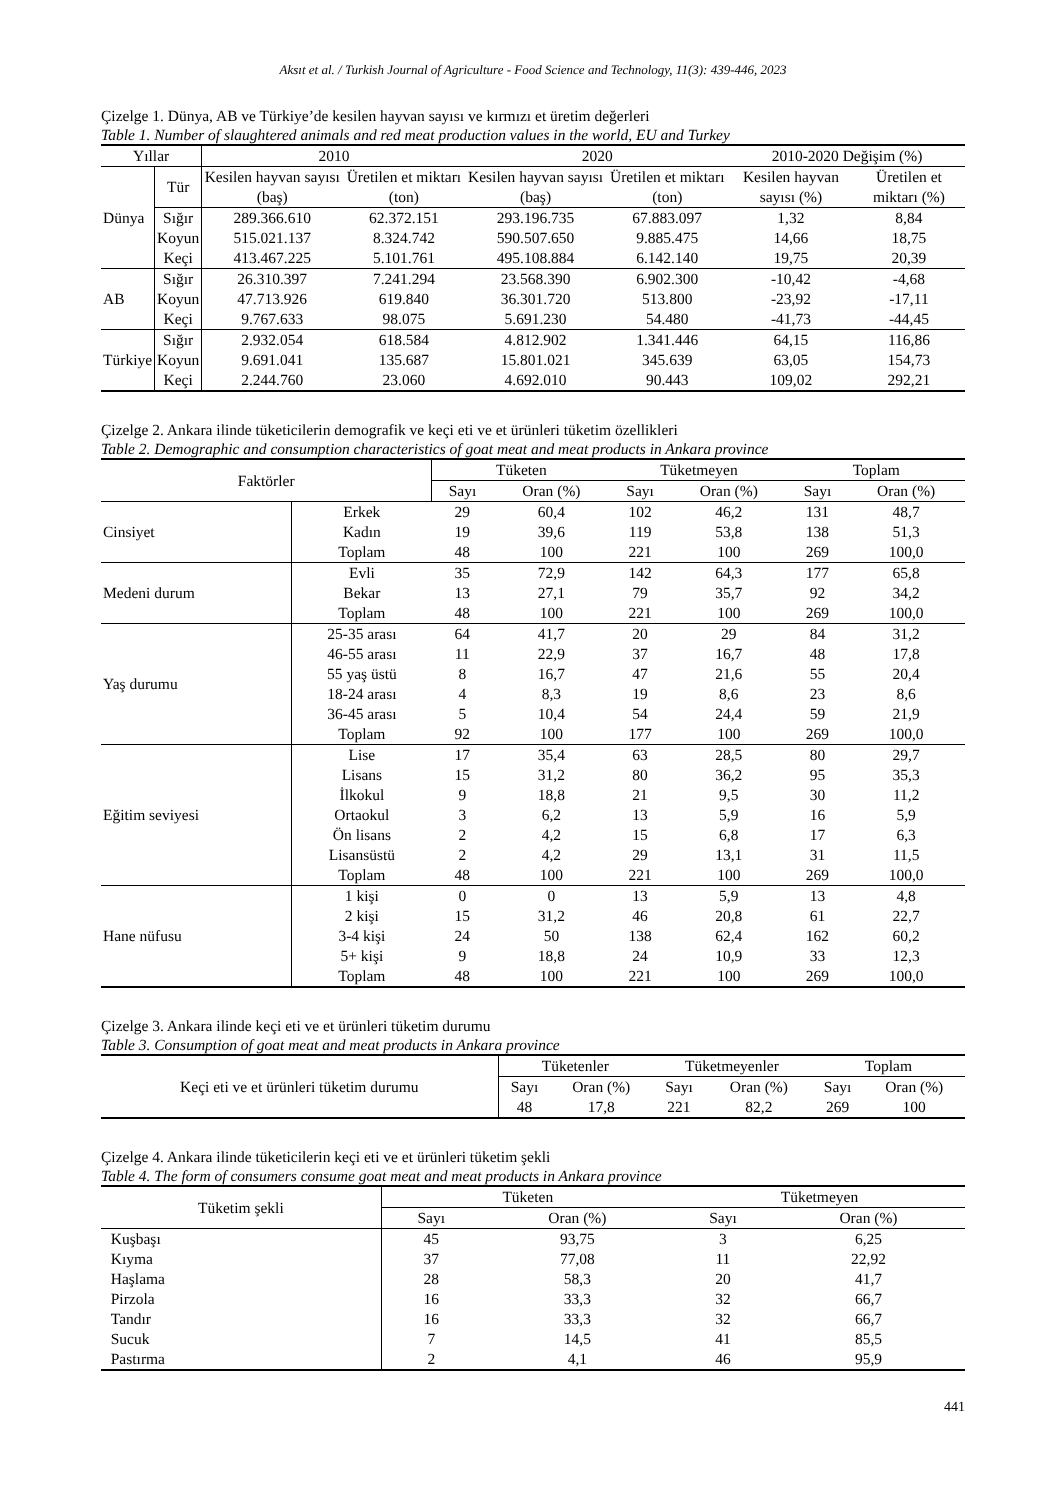Aksıt et al. / Turkish Journal of Agriculture - Food Science and Technology, 11(3): 439-446, 2023
Çizelge 1. Dünya, AB ve Türkiye’de kesilen hayvan sayısı ve kırmızı et üretim değerleri
Table 1. Number of slaughtered animals and red meat production values in the world, EU and Turkey
| Yıllar | | 2010 | | 2020 | | 2010-2020 Değişim (%) | |
| --- | --- | --- | --- | --- | --- | --- | --- |
| Dünya | Tür | Kesilen hayvan sayısı (baş) | Üretilen et miktarı (ton) | Kesilen hayvan sayısı (baş) | Üretilen et miktarı (ton) | Kesilen hayvan sayısı (%) | Üretilen et miktarı (%) |
| | Sığır | 289.366.610 | 62.372.151 | 293.196.735 | 67.883.097 | 1,32 | 8,84 |
| | Koyun | 515.021.137 | 8.324.742 | 590.507.650 | 9.885.475 | 14,66 | 18,75 |
| | Keçi | 413.467.225 | 5.101.761 | 495.108.884 | 6.142.140 | 19,75 | 20,39 |
| AB | Sığır | 26.310.397 | 7.241.294 | 23.568.390 | 6.902.300 | -10,42 | -4,68 |
| | Koyun | 47.713.926 | 619.840 | 36.301.720 | 513.800 | -23,92 | -17,11 |
| | Keçi | 9.767.633 | 98.075 | 5.691.230 | 54.480 | -41,73 | -44,45 |
| Türkiye | Sığır | 2.932.054 | 618.584 | 4.812.902 | 1.341.446 | 64,15 | 116,86 |
| | Koyun | 9.691.041 | 135.687 | 15.801.021 | 345.639 | 63,05 | 154,73 |
| | Keçi | 2.244.760 | 23.060 | 4.692.010 | 90.443 | 109,02 | 292,21 |
Çizelge 2. Ankara ilinde tüketicilerin demografik ve keçi eti ve et ürünleri tüketim özellikleri
Table 2. Demographic and consumption characteristics of goat meat and meat products in Ankara province
| Faktörler | | Tüketen | | Tüketmeyen | | Toplam | |
| --- | --- | --- | --- | --- | --- | --- | --- |
| | | Sayı | Oran (%) | Sayı | Oran (%) | Sayı | Oran (%) |
| Cinsiyet | Erkek | 29 | 60,4 | 102 | 46,2 | 131 | 48,7 |
| | Kadın | 19 | 39,6 | 119 | 53,8 | 138 | 51,3 |
| | Toplam | 48 | 100 | 221 | 100 | 269 | 100,0 |
| Medeni durum | Evli | 35 | 72,9 | 142 | 64,3 | 177 | 65,8 |
| | Bekar | 13 | 27,1 | 79 | 35,7 | 92 | 34,2 |
| | Toplam | 48 | 100 | 221 | 100 | 269 | 100,0 |
| Yaş durumu | 25-35 arası | 64 | 41,7 | 20 | 29 | 84 | 31,2 |
| | 46-55 arası | 11 | 22,9 | 37 | 16,7 | 48 | 17,8 |
| | 55 yaş üstü | 8 | 16,7 | 47 | 21,6 | 55 | 20,4 |
| | 18-24 arası | 4 | 8,3 | 19 | 8,6 | 23 | 8,6 |
| | 36-45 arası | 5 | 10,4 | 54 | 24,4 | 59 | 21,9 |
| | Toplam | 92 | 100 | 177 | 100 | 269 | 100,0 |
| Eğitim seviyesi | Lise | 17 | 35,4 | 63 | 28,5 | 80 | 29,7 |
| | Lisans | 15 | 31,2 | 80 | 36,2 | 95 | 35,3 |
| | İlkokul | 9 | 18,8 | 21 | 9,5 | 30 | 11,2 |
| | Ortaokul | 3 | 6,2 | 13 | 5,9 | 16 | 5,9 |
| | Ön lisans | 2 | 4,2 | 15 | 6,8 | 17 | 6,3 |
| | Lisansüstü | 2 | 4,2 | 29 | 13,1 | 31 | 11,5 |
| | Toplam | 48 | 100 | 221 | 100 | 269 | 100,0 |
| Hane nüfusu | 1 kişi | 0 | 0 | 13 | 5,9 | 13 | 4,8 |
| | 2 kişi | 15 | 31,2 | 46 | 20,8 | 61 | 22,7 |
| | 3-4 kişi | 24 | 50 | 138 | 62,4 | 162 | 60,2 |
| | 5+ kişi | 9 | 18,8 | 24 | 10,9 | 33 | 12,3 |
| | Toplam | 48 | 100 | 221 | 100 | 269 | 100,0 |
Çizelge 3. Ankara ilinde keçi eti ve et ürünleri tüketim durumu
Table 3. Consumption of goat meat and meat products in Ankara province
| Keçi eti ve et ürünleri tüketim durumu | Tüketenler | | Tüketmeyenler | | Toplam | |
| --- | --- | --- | --- | --- | --- | --- |
| | Sayı | Oran (%) | Sayı | Oran (%) | Sayı | Oran (%) |
| | 48 | 17,8 | 221 | 82,2 | 269 | 100 |
Çizelge 4. Ankara ilinde tüketicilerin keçi eti ve et ürünleri tüketim şekli
Table 4. The form of consumers consume goat meat and meat products in Ankara province
| Tüketim şekli | Tüketen | | Tüketmeyen | |
| --- | --- | --- | --- | --- |
| | Sayı | Oran (%) | Sayı | Oran (%) |
| Kuşbaşı | 45 | 93,75 | 3 | 6,25 |
| Kıyma | 37 | 77,08 | 11 | 22,92 |
| Haşlama | 28 | 58,3 | 20 | 41,7 |
| Pirzola | 16 | 33,3 | 32 | 66,7 |
| Tandır | 16 | 33,3 | 32 | 66,7 |
| Sucuk | 7 | 14,5 | 41 | 85,5 |
| Pastırma | 2 | 4,1 | 46 | 95,9 |
441